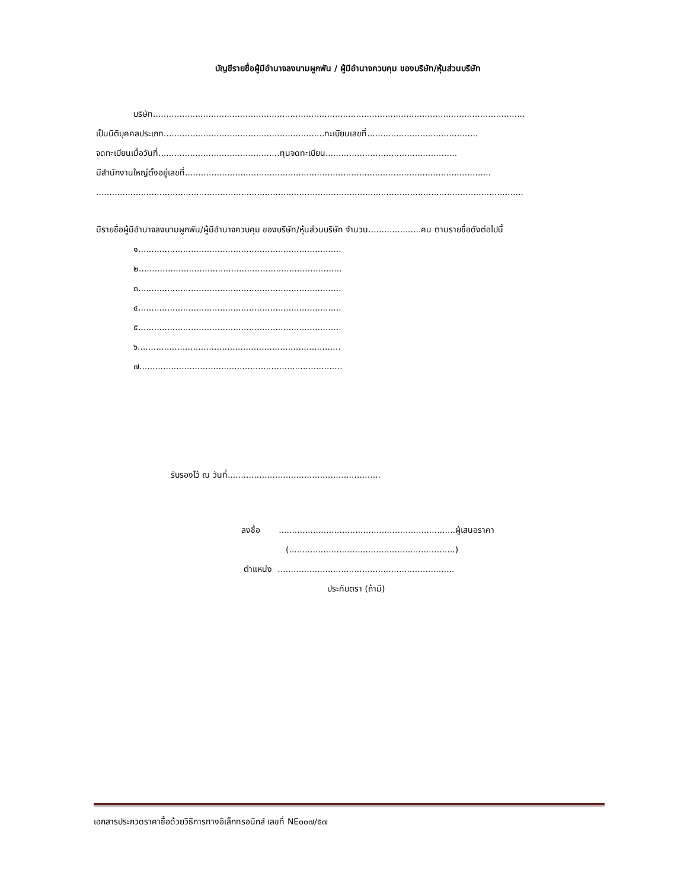บัญชีรายชื่อผู้มีอำนาจลงนามผูกพัน / ผู้มีอำนาจควบคุม ของบริษัท/หุ้นส่วนบริษัท
บริษัท.............................................................................................................................................
เป็นนิติบุคคลประเภท.............................................................ทะเบียนเลขที่..........................................
จดทะเบียนเมื่อวันที่..............................................ทุนจดทะเบียน..................................................
มีสำนักงานใหญ่ตั้งอยู่เลขที่....................................................................................................................
..................................................................................................................................................................
มีรายชื่อผู้มีอำนาจลงนามผูกพัน/ผู้มีอำนาจควบคุม ของบริษัท/หุ้นส่วนบริษัท จำนวน....................คน ตามรายชื่อดังต่อไปนี้
๑.............................................................................
๒.............................................................................
๓.............................................................................
๔.............................................................................
๕.............................................................................
๖.............................................................................
๗.............................................................................
รับรองไว้ ณ วันที่..........................................................
ลงชื่อ ...................................................................ผู้เสนอราคา
(...............................................................)
ตำแหน่ง ...................................................................
ประทับตรา (ถ้ามี)
เอกสารประกวดราคาซื้อด้วยวิธีการทางอิเล็กทรอนิกส์ เลขที่ NE๐๐๗/๕๗